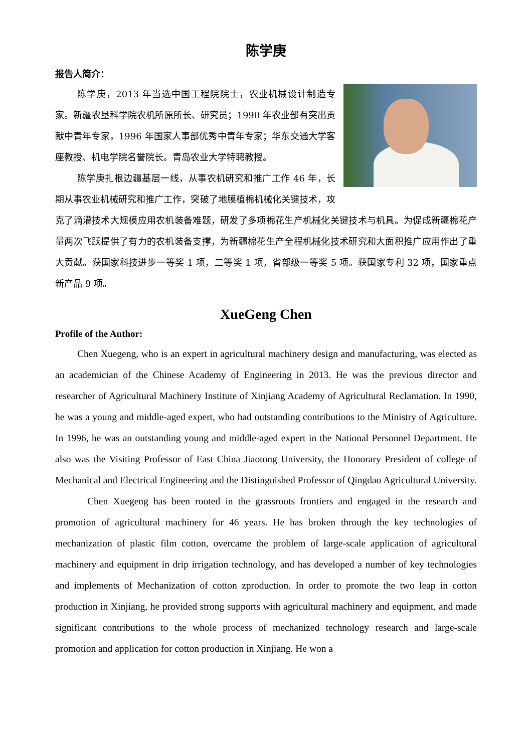陈学庚
报告人简介：
陈学庚，2013 年当选中国工程院院士，农业机械设计制造专家。新疆农垦科学院农机所原所长、研究员；1990 年农业部有突出贡献中青年专家，1996 年国家人事部优秀中青年专家；华东交通大学客座教授、机电学院名誉院长。青岛农业大学特聘教授。
陈学庚扎根边疆基层一线，从事农机研究和推广工作 46 年，长期从事农业机械研究和推广工作，突破了地膜植棉机械化关键技术，攻克了滴灌技术大规模应用农机装备难题，研发了多项棉花生产机械化关键技术与机具。为促成新疆棉花产量两次飞跃提供了有力的农机装备支撑，为新疆棉花生产全程机械化技术研究和大面积推广应用作出了重大贡献。获国家科技进步一等奖 1 项，二等奖 1 项，省部级一等奖 5 项。获国家专利 32 项，国家重点新产品 9 项。
XueGeng Chen
Profile of the Author:
Chen Xuegeng, who is an expert in agricultural machinery design and manufacturing, was elected as an academician of the Chinese Academy of Engineering in 2013. He was the previous director and researcher of Agricultural Machinery Institute of Xinjiang Academy of Agricultural Reclamation. In 1990, he was a young and middle-aged expert, who had outstanding contributions to the Ministry of Agriculture. In 1996, he was an outstanding young and middle-aged expert in the National Personnel Department. He also was the Visiting Professor of East China Jiaotong University, the Honorary President of college of Mechanical and Electrical Engineering and the Distinguished Professor of Qingdao Agricultural University.
Chen Xuegeng has been rooted in the grassroots frontiers and engaged in the research and promotion of agricultural machinery for 46 years. He has broken through the key technologies of mechanization of plastic film cotton, overcame the problem of large-scale application of agricultural machinery and equipment in drip irrigation technology, and has developed a number of key technologies and implements of Mechanization of cotton zproduction. In order to promote the two leap in cotton production in Xinjiang, he provided strong supports with agricultural machinery and equipment, and made significant contributions to the whole process of mechanized technology research and large-scale promotion and application for cotton production in Xinjiang. He won a